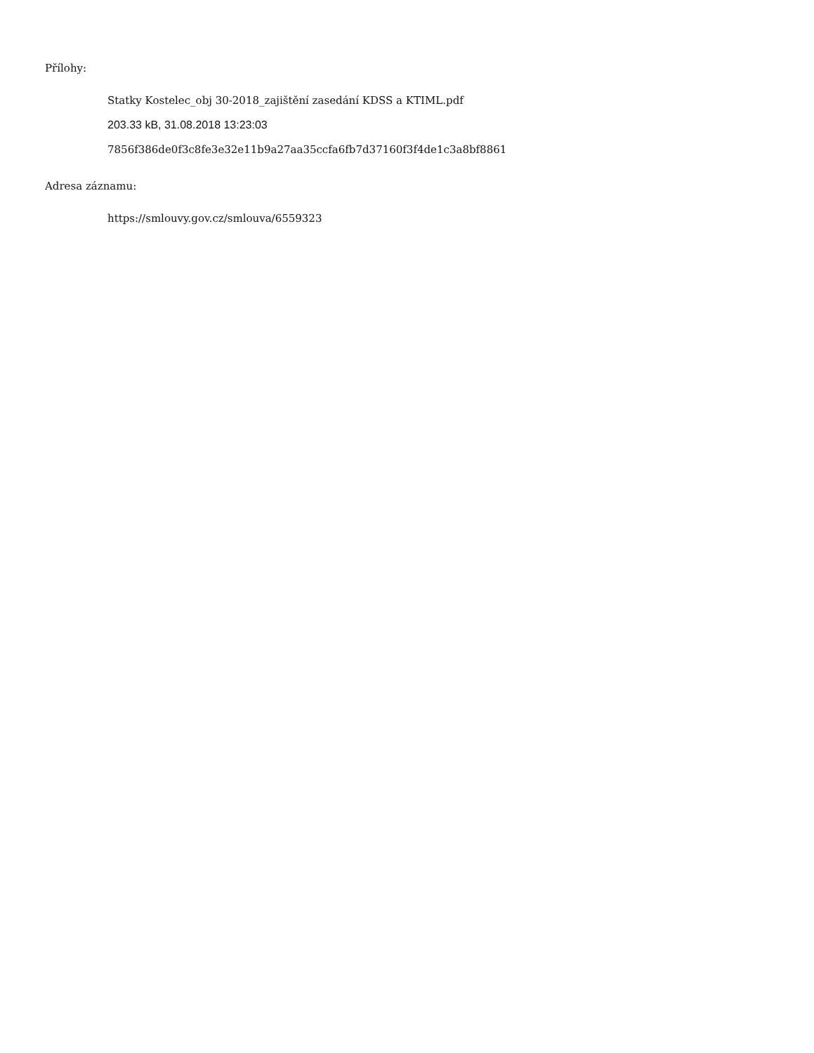Přílohy:
Statky Kostelec_obj 30-2018_zajištění zasedání KDSS a KTIML.pdf
203.33 kB, 31.08.2018 13:23:03
7856f386de0f3c8fe3e32e11b9a27aa35ccfa6fb7d37160f3f4de1c3a8bf8861
Adresa záznamu:
https://smlouvy.gov.cz/smlouva/6559323